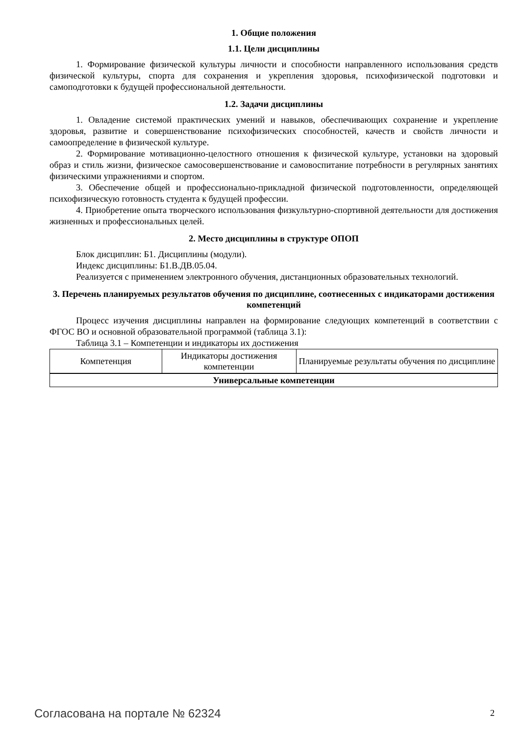1. Общие положения
1.1. Цели дисциплины
1. Формирование физической культуры личности и способности направленного использования средств физической культуры, спорта для сохранения и укрепления здоровья, психофизической подготовки и самоподготовки к будущей профессиональной деятельности.
1.2. Задачи дисциплины
1. Овладение системой практических умений и навыков, обеспечивающих сохранение и укрепление здоровья, развитие и совершенствование психофизических способностей, качеств и свойств личности и самоопределение в физической культуре.
2. Формирование мотивационно-целостного отношения к физической культуре, установки на здоровый образ и стиль жизни, физическое самосовершенствование и самовоспитание потребности в регулярных занятиях физическими упражнениями и спортом.
3. Обеспечение общей и профессионально-прикладной физической подготовленности, определяющей психофизическую готовность студента к будущей профессии.
4. Приобретение опыта творческого использования физкультурно-спортивной деятельности для достижения жизненных и профессиональных целей.
2. Место дисциплины в структуре ОПОП
Блок дисциплин: Б1. Дисциплины (модули).
Индекс дисциплины: Б1.В.ДВ.05.04.
Реализуется с применением электронного обучения, дистанционных образовательных технологий.
3. Перечень планируемых результатов обучения по дисциплине, соотнесенных с индикаторами достижения компетенций
Процесс изучения дисциплины направлен на формирование следующих компетенций в соответствии с ФГОС ВО и основной образовательной программой (таблица 3.1):
Таблица 3.1 – Компетенции и индикаторы их достижения
| Компетенция | Индикаторы достижения компетенции | Планируемые результаты обучения по дисциплине |
| --- | --- | --- |
| Универсальные компетенции | | |
Согласована на портале № 62324 2